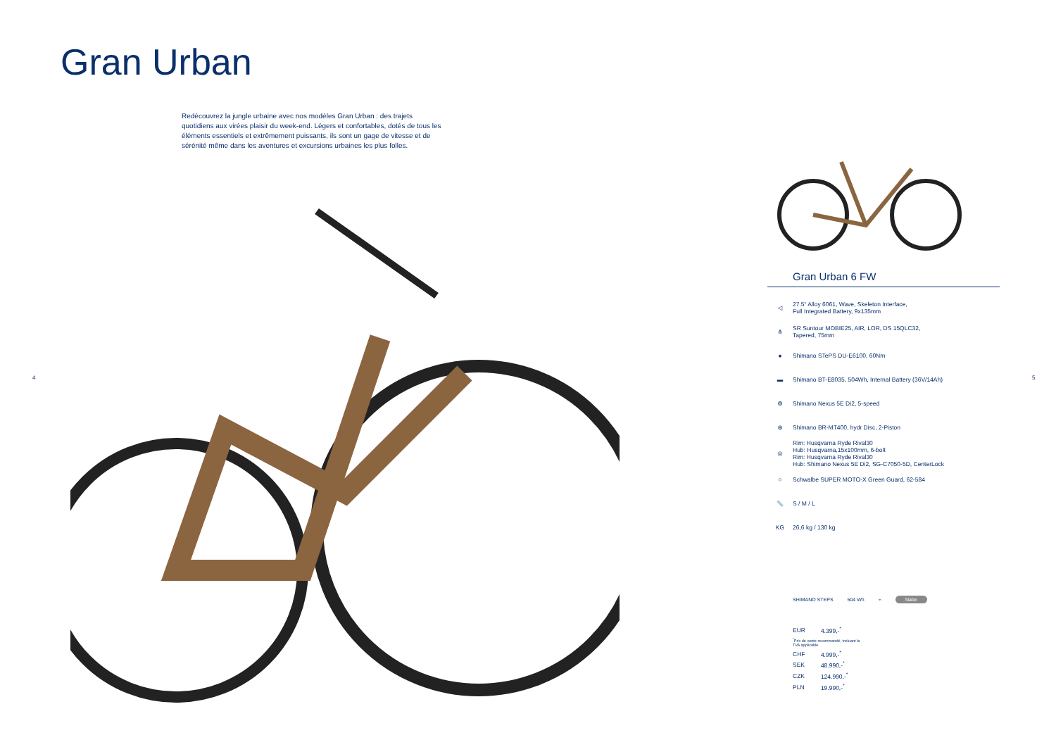Gran Urban
Redécouvrez la jungle urbaine avec nos modèles Gran Urban : des trajets quotidiens aux virées plaisir du week-end. Légers et confortables, dotés de tous les éléments essentiels et extrêmement puissants, ils sont un gage de vitesse et de sérénité même dans les aventures et excursions urbaines les plus folles.
4 5
Gran Urban 6 FW
| ◁ | 27.5“ Alloy 6061, Wave, Skeleton Interface, Full Integrated Battery, 9x135mm |
| ⋔ | SR Suntour MOBIE25, AIR, LOR, DS 15QLC32, Tapered, 75mm |
| ● | Shimano STePS DU-E6100, 60Nm |
| ▬ | Shimano BT-E8035, 504Wh, Internal Battery (36V/14Ah) |
| ⚙ | Shimano Nexus 5E Di2, 5-speed |
| ⊛ | Shimano BR-MT400, hydr Disc, 2-Piston |
| ◎ | Rim: Husqvarna Ryde Rival30 Hub: Husqvarna,15x100mm, 6-bolt Rim: Husqvarna Ryde Rival30 Hub: Shimano Nexus 5E Di2, SG-C7050-5D, CenterLock |
| ○ | Schwalbe SUPER MOTO-X Green Guard, 62-584 |
| 📏 | S / M / L |
| KG | 26,6 kg / 130 kg |
SHIMANO STEPS 504 Wh ⌁ Nabe
| EUR | 4.399,-<sup>*</sup> |
| <sup>*</sup> Prix de vente recommandé, incluant la TVA applicable | |
| CHF | 4.999,-<sup>*</sup> |
| SEK | 48.990,-<sup>*</sup> |
| CZK | 124.990,-<sup>*</sup> |
| PLN | 19.990,-<sup>*</sup> |